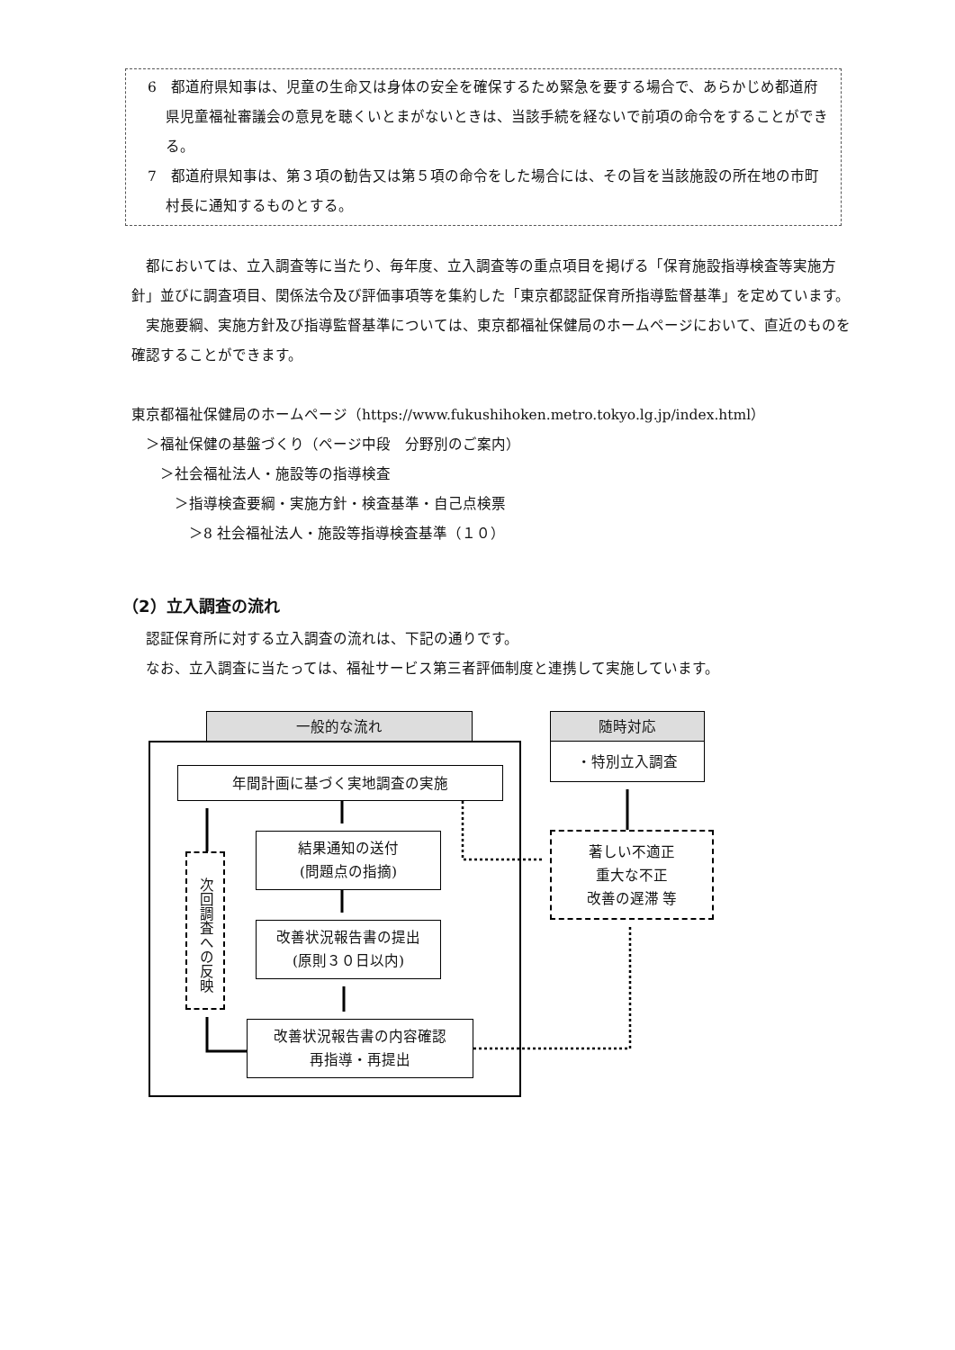6　都道府県知事は、児童の生命又は身体の安全を確保するため緊急を要する場合で、あらかじめ都道府県児童福祉審議会の意見を聴くいとまがないときは、当該手続を経ないで前項の命令をすることができる。
7　都道府県知事は、第３項の勧告又は第５項の命令をした場合には、その旨を当該施設の所在地の市町村長に通知するものとする。
　都においては、立入調査等に当たり、毎年度、立入調査等の重点項目を掲げる「保育施設指導検査等実施方針」並びに調査項目、関係法令及び評価事項等を集約した「東京都認証保育所指導監督基準」を定めています。
　実施要綱、実施方針及び指導監督基準については、東京都福祉保健局のホームページにおいて、直近のものを確認することができます。
東京都福祉保健局のホームページ（https://www.fukushihoken.metro.tokyo.lg.jp/index.html）
　＞福祉保健の基盤づくり（ページ中段　分野別のご案内）
　　＞社会福祉法人・施設等の指導検査
　　　＞指導検査要綱・実施方針・検査基準・自己点検票
　　　　＞8 社会福祉法人・施設等指導検査基準（１０）
（2）立入調査の流れ
　認証保育所に対する立入調査の流れは、下記の通りです。
　なお、立入調査に当たっては、福祉サービス第三者評価制度と連携して実施しています。
一般的な流れ 随時対応
・特別立入調査
年間計画に基づく実地調査の実施
結果通知の送付
(問題点の指摘)
改善状況報告書の提出
(原則３０日以内)
改善状況報告書の内容確認
再指導・再提出
次回調査への反映
著しい不適正
重大な不正
改善の遅滞 等